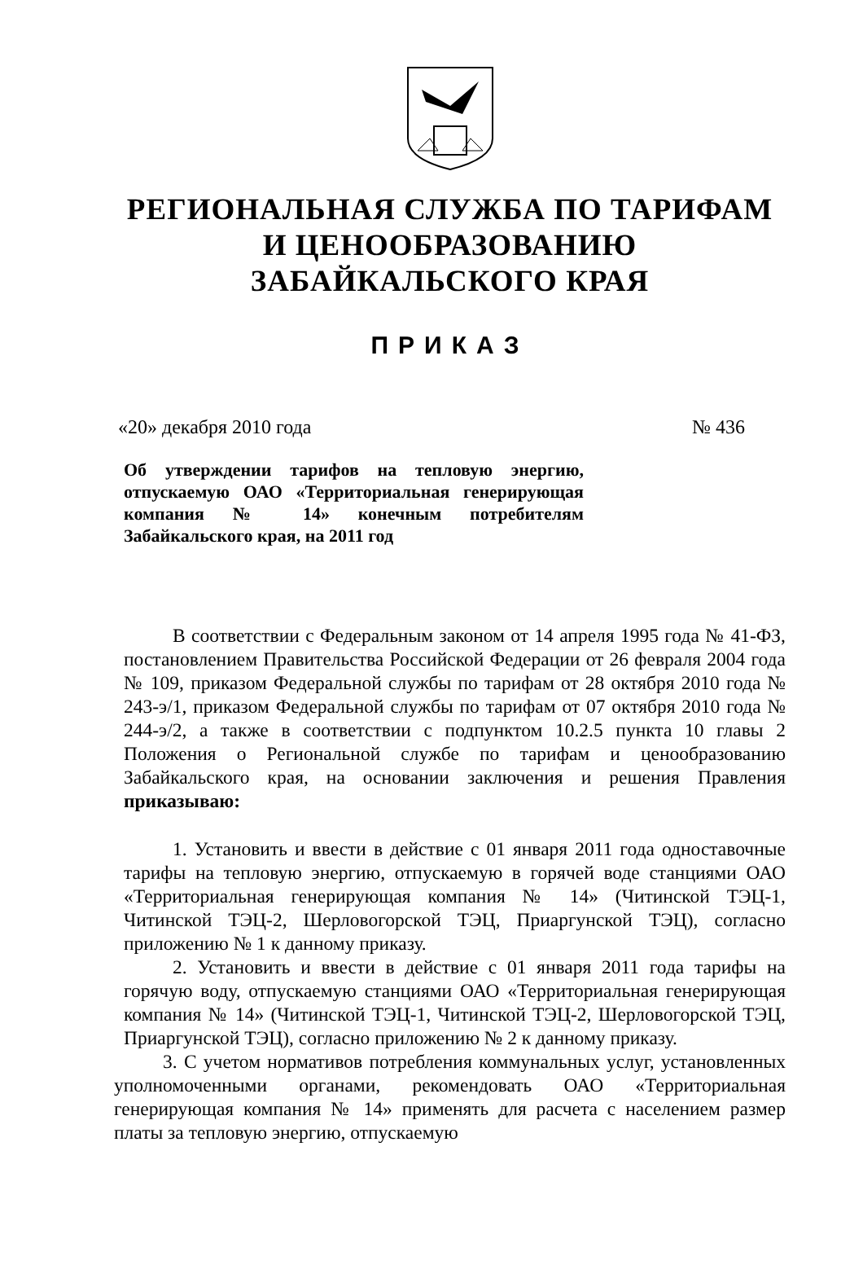РЕГИОНАЛЬНАЯ СЛУЖБА ПО ТАРИФАМ
И ЦЕНООБРАЗОВАНИЮ
ЗАБАЙКАЛЬСКОГО КРАЯ
ПРИКАЗ
«20» декабря 2010 года № 436
Об утверждении тарифов на тепловую энергию, отпускаемую ОАО «Территориальная генерирующая компания № 14» конечным потребителям Забайкальского края, на 2011 год
В соответствии с Федеральным законом от 14 апреля 1995 года № 41-ФЗ, постановлением Правительства Российской Федерации от 26 февраля 2004 года № 109, приказом Федеральной службы по тарифам от 28 октября 2010 года № 243-э/1, приказом Федеральной службы по тарифам от 07 октября 2010 года № 244-э/2, а также в соответствии с подпунктом 10.2.5 пункта 10 главы 2 Положения о Региональной службе по тарифам и ценообразованию Забайкальского края, на основании заключения и решения Правления приказываю:
1. Установить и ввести в действие с 01 января 2011 года одноставочные тарифы на тепловую энергию, отпускаемую в горячей воде станциями ОАО «Территориальная генерирующая компания № 14» (Читинской ТЭЦ-1, Читинской ТЭЦ-2, Шерловогорской ТЭЦ, Приаргунской ТЭЦ), согласно приложению № 1 к данному приказу.
2. Установить и ввести в действие с 01 января 2011 года тарифы на горячую воду, отпускаемую станциями ОАО «Территориальная генерирующая компания № 14» (Читинской ТЭЦ-1, Читинской ТЭЦ-2, Шерловогорской ТЭЦ, Приаргунской ТЭЦ), согласно приложению № 2 к данному приказу.
3. С учетом нормативов потребления коммунальных услуг, установленных уполномоченными органами, рекомендовать ОАО «Территориальная генерирующая компания № 14» применять для расчета с населением размер платы за тепловую энергию, отпускаемую